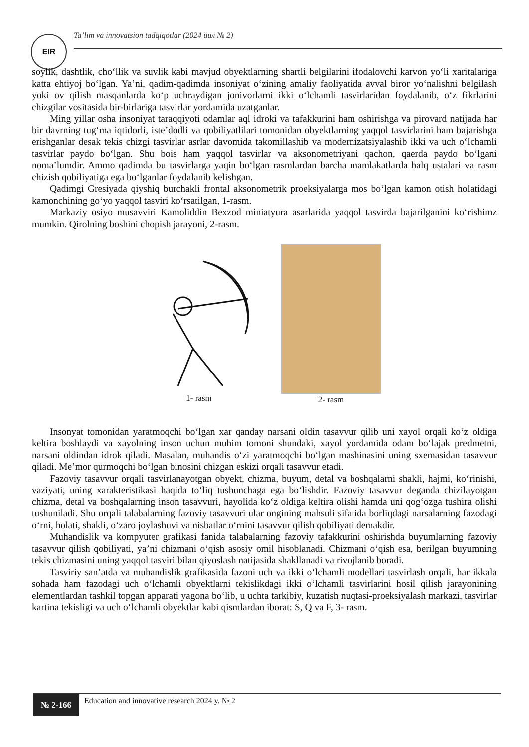EIR
Ta’lim va innovatsion tadqiqotlar (2024 йил № 2)
soylik, dashtlik, cho‘llik va suvlik kabi mavjud obyektlarning shartli belgilarini ifodalovchi karvon yo‘li xaritalariga katta ehtiyoj bo‘lgan. Ya’ni, qadim-qadimda insoniyat o‘zining amaliy faoliyatida avval biror yo‘nalishni belgilash yoki ov qilish masqanlarda ko‘p uchraydigan jonivorlarni ikki o‘lchamli tasvirlaridan foydalanib, o‘z fikrlarini chizgilar vositasida bir-birlariga tasvirlar yordamida uzatganlar.
Ming yillar osha insoniyat taraqqiyoti odamlar aql idroki va tafakkurini ham oshirishga va pirovard natijada har bir davrning tug‘ma iqtidorli, iste’dodli va qobiliyatlilari tomonidan obyektlarning yaqqol tasvirlarini ham bajarishga erishganlar desak tekis chizgi tasvirlar asrlar davomida takomillashib va modernizatsiyalashib ikki va uch o‘lchamli tasvirlar paydo bo‘lgan. Shu bois ham yaqqol tasvirlar va aksonometriyani qachon, qaerda paydo bo‘lgani noma’lumdir. Ammo qadimda bu tasvirlarga yaqin bo‘lgan rasmlardan barcha mamlakatlarda halq ustalari va rasm chizish qobiliyatiga ega bo‘lganlar foydalanib kelishgan.
Qadimgi Gresiyada qiyshiq burchakli frontal aksonometrik proeksiyalarga mos bo‘lgan kamon otish holatidagi kamonchining go‘yo yaqqol tasviri ko‘rsatilgan, 1-rasm.
Markaziy osiyo musavviri Kamoliddin Bexzod miniatyura asarlarida yaqqol tasvirda bajarilganini ko‘rishimz mumkin. Qirolning boshini chopish jarayoni, 2-rasm.
1- rasm
2- rasm
Insonyat tomonidan yaratmoqchi bo‘lgan xar qanday narsani oldin tasavvur qilib uni xayol orqali ko‘z oldiga keltira boshlaydi va xayolning inson uchun muhim tomoni shundaki, xayol yordamida odam bo‘lajak predmetni, narsani oldindan idrok qiladi. Masalan, muhandis o‘zi yaratmoqchi bo‘lgan mashinasini uning sxemasidan tasavvur qiladi. Me’mor qurmoqchi bo‘lgan binosini chizgan eskizi orqali tasavvur etadi.
Fazoviy tasavvur orqali tasvirlanayotgan obyekt, chizma, buyum, detal va boshqalarni shakli, hajmi, ko‘rinishi, vaziyati, uning xarakteristikasi haqida to‘liq tushunchaga ega bo‘lishdir. Fazoviy tasavvur deganda chizilayotgan chizma, detal va boshqalarning inson tasavvuri, hayolida ko‘z oldiga keltira olishi hamda uni qog‘ozga tushira olishi tushuniladi. Shu orqali talabalarning fazoviy tasavvuri ular ongining mahsuli sifatida borliqdagi narsalarning fazodagi o‘rni, holati, shakli, o‘zaro joylashuvi va nisbatlar o‘rnini tasavvur qilish qobiliyati demakdir.
Muhandislik va kompyuter grafikasi fanida talabalarning fazoviy tafakkurini oshirishda buyumlarning fazoviy tasavvur qilish qobiliyati, ya’ni chizmani o‘qish asosiy omil hisoblanadi. Chizmani o‘qish esa, berilgan buyumning tekis chizmasini uning yaqqol tasviri bilan qiyoslash natijasida shakllanadi va rivojlanib boradi.
Tasviriy san’atda va muhandislik grafikasida fazoni uch va ikki o‘lchamli modellari tasvirlash orqali, har ikkala sohada ham fazodagi uch o‘lchamli obyektlarni tekislikdagi ikki o‘lchamli tasvirlarini hosil qilish jarayonining elementlardan tashkil topgan apparati yagona bo‘lib, u uchta tarkibiy, kuzatish nuqtasi-proeksiyalash markazi, tasvirlar kartina tekisligi va uch o‘lchamli obyektlar kabi qismlardan iborat: S, Q va F, 3- rasm.
№ 2-166
Education and innovative research 2024 y. № 2